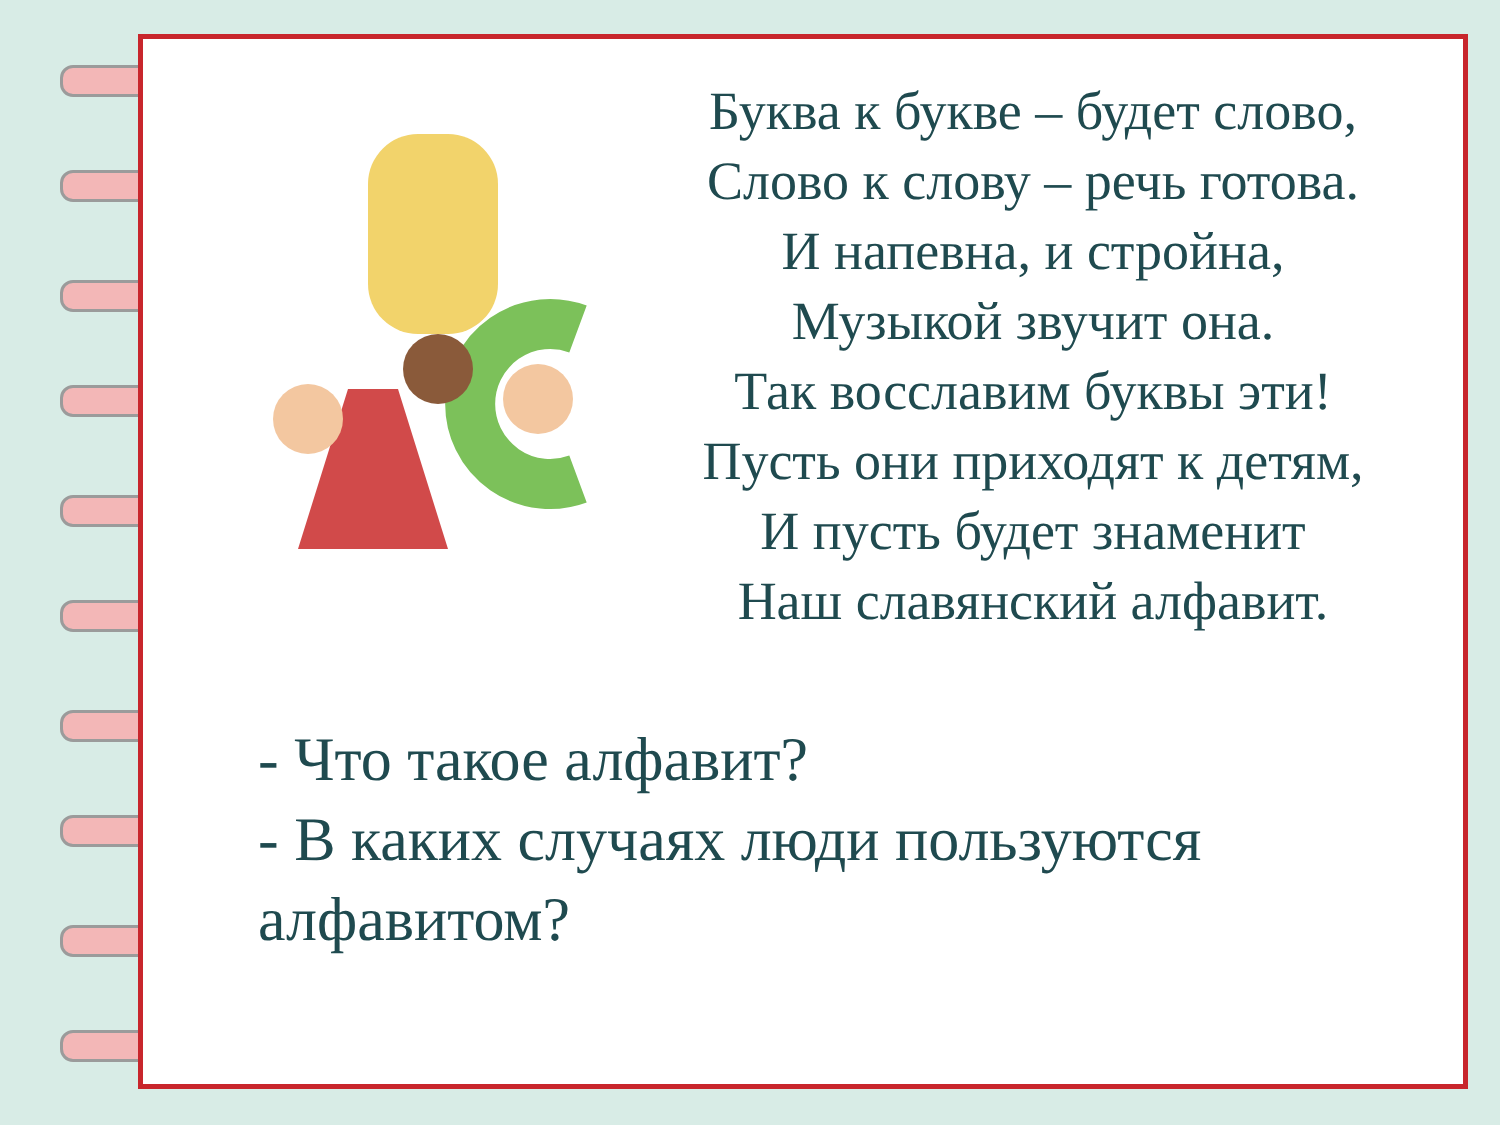Буква к букве – будет слово,
Слово к слову – речь готова.
И напевна, и стройна,
Музыкой звучит она.
Так восславим буквы эти!
Пусть они приходят к детям,
И пусть будет знаменит
Наш славянский алфавит.
- Что такое алфавит?
- В каких случаях люди пользуются алфавитом?